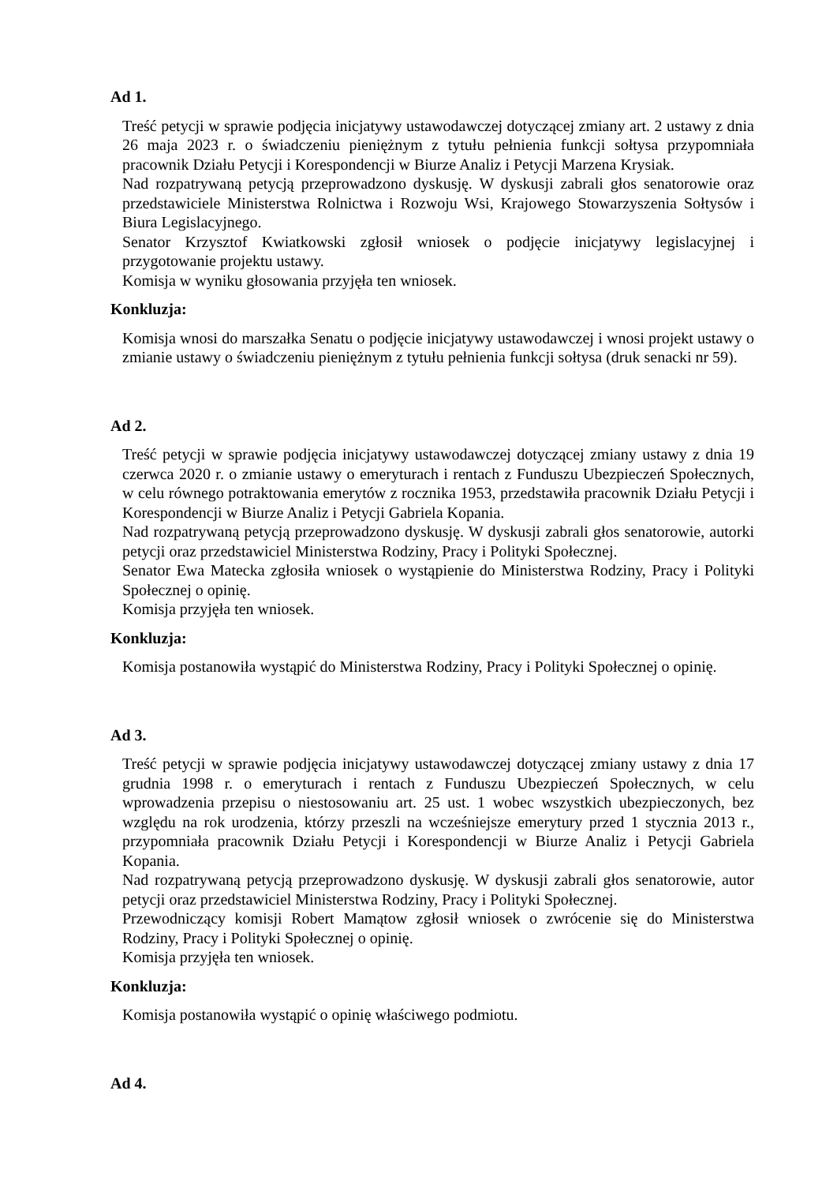Ad 1.
Treść petycji w sprawie podjęcia inicjatywy ustawodawczej dotyczącej zmiany art. 2 ustawy z dnia 26 maja 2023 r. o świadczeniu pieniężnym z tytułu pełnienia funkcji sołtysa przypomniała pracownik Działu Petycji i Korespondencji w Biurze Analiz i Petycji Marzena Krysiak.
Nad rozpatrywaną petycją przeprowadzono dyskusję. W dyskusji zabrali głos senatorowie oraz przedstawiciele Ministerstwa Rolnictwa i Rozwoju Wsi, Krajowego Stowarzyszenia Sołtysów i Biura Legislacyjnego.
Senator Krzysztof Kwiatkowski zgłosił wniosek o podjęcie inicjatywy legislacyjnej i przygotowanie projektu ustawy.
Komisja w wyniku głosowania przyjęła ten wniosek.
Konkluzja:
Komisja wnosi do marszałka Senatu o podjęcie inicjatywy ustawodawczej i wnosi projekt ustawy o zmianie ustawy o świadczeniu pieniężnym z tytułu pełnienia funkcji sołtysa (druk senacki nr 59).
Ad 2.
Treść petycji w sprawie podjęcia inicjatywy ustawodawczej dotyczącej zmiany ustawy z dnia 19 czerwca 2020 r. o zmianie ustawy o emeryturach i rentach z Funduszu Ubezpieczeń Społecznych, w celu równego potraktowania emerytów z rocznika 1953, przedstawiła pracownik Działu Petycji i Korespondencji w Biurze Analiz i Petycji Gabriela Kopania.
Nad rozpatrywaną petycją przeprowadzono dyskusję. W dyskusji zabrali głos senatorowie, autorki petycji oraz przedstawiciel Ministerstwa Rodziny, Pracy i Polityki Społecznej.
Senator Ewa Matecka zgłosiła wniosek o wystąpienie do Ministerstwa Rodziny, Pracy i Polityki Społecznej o opinię.
Komisja przyjęła ten wniosek.
Konkluzja:
Komisja postanowiła wystąpić do Ministerstwa Rodziny, Pracy i Polityki Społecznej o opinię.
Ad 3.
Treść petycji w sprawie podjęcia inicjatywy ustawodawczej dotyczącej zmiany ustawy z dnia 17 grudnia 1998 r. o emeryturach i rentach z Funduszu Ubezpieczeń Społecznych, w celu wprowadzenia przepisu o niestosowaniu art. 25 ust. 1 wobec wszystkich ubezpieczonych, bez względu na rok urodzenia, którzy przeszli na wcześniejsze emerytury przed 1 stycznia 2013 r., przypomniała pracownik Działu Petycji i Korespondencji w Biurze Analiz i Petycji Gabriela Kopania.
Nad rozpatrywaną petycją przeprowadzono dyskusję. W dyskusji zabrali głos senatorowie, autor petycji oraz przedstawiciel Ministerstwa Rodziny, Pracy i Polityki Społecznej.
Przewodniczący komisji Robert Mamątow zgłosił wniosek o zwrócenie się do Ministerstwa Rodziny, Pracy i Polityki Społecznej o opinię.
Komisja przyjęła ten wniosek.
Konkluzja:
Komisja postanowiła wystąpić o opinię właściwego podmiotu.
Ad 4.